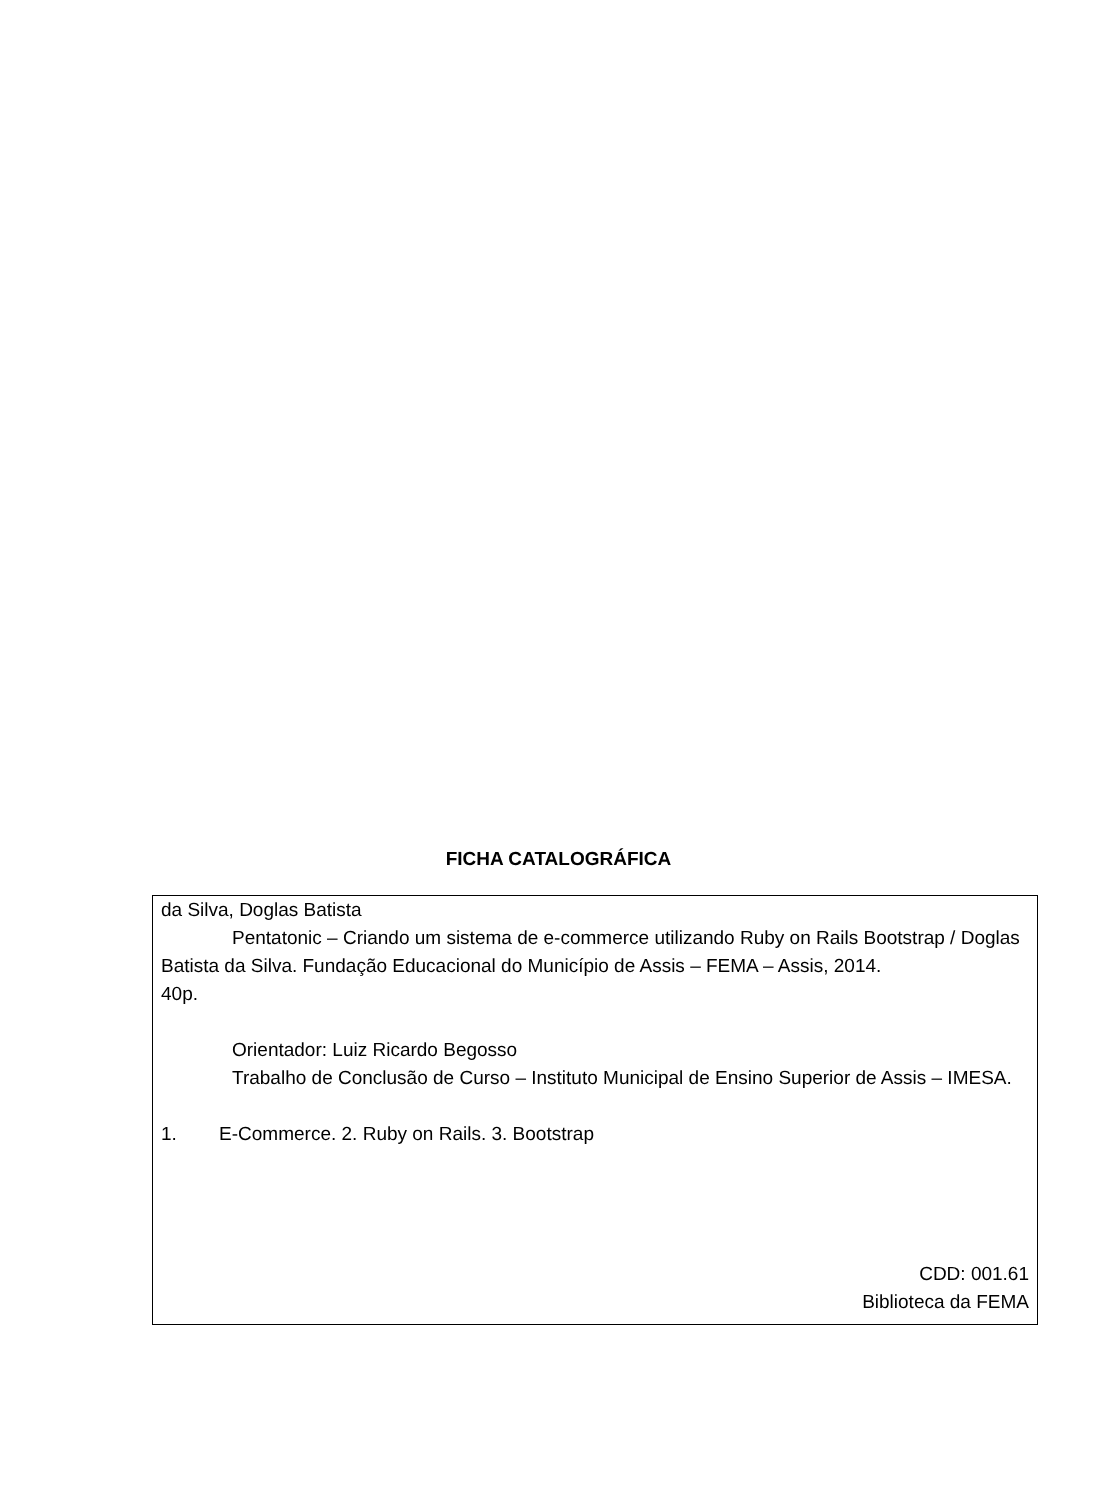FICHA CATALOGRÁFICA
da Silva, Doglas Batista
Pentatonic – Criando um sistema de e-commerce utilizando Ruby on Rails Bootstrap / Doglas Batista da Silva. Fundação Educacional do Município de Assis – FEMA – Assis, 2014.
40p.
Orientador: Luiz Ricardo Begosso
Trabalho de Conclusão de Curso – Instituto Municipal de Ensino Superior de Assis – IMESA.
1. E-Commerce. 2. Ruby on Rails. 3. Bootstrap
CDD: 001.61
Biblioteca da FEMA